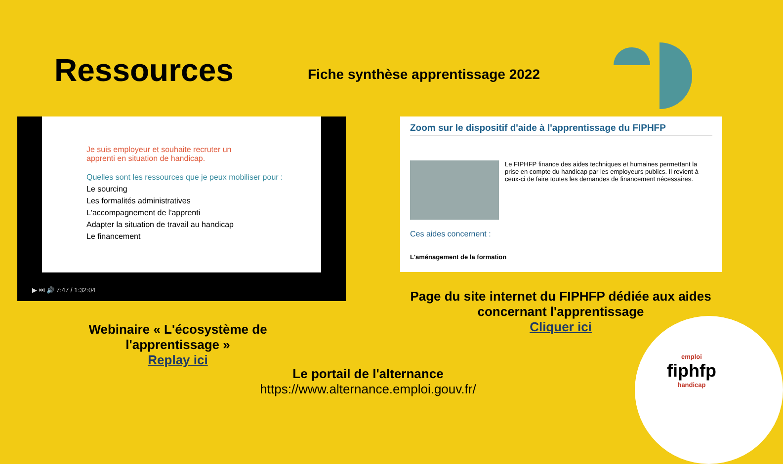Ressources
Fiche synthèse apprentissage 2022
Je suis employeur et souhaite recruter un
apprenti en situation de handicap.
Quelles sont les ressources que je peux mobiliser pour :
Le sourcing
Les formalités administratives
L'accompagnement de l'apprenti
Adapter la situation de travail au handicap
Le financement
▶ ⏭ 🔊 7:47 / 1:32:04
Zoom sur le dispositif d'aide à l'apprentissage du FIPHFP
Le FIPHFP finance des aides techniques et humaines permettant la prise en compte du handicap par les employeurs publics. Il revient à ceux-ci de faire toutes les demandes de financement nécessaires.
Ces aides concernent :
L'aménagement de la formation
Page du site internet du FIPHFP dédiée aux aides concernant l'apprentissage
Cliquer ici
Webinaire « L'écosystème de l'apprentissage »
Replay ici
Le portail de l'alternance
https://www.alternance.emploi.gouv.fr/
emploi
fiphfp
handicap